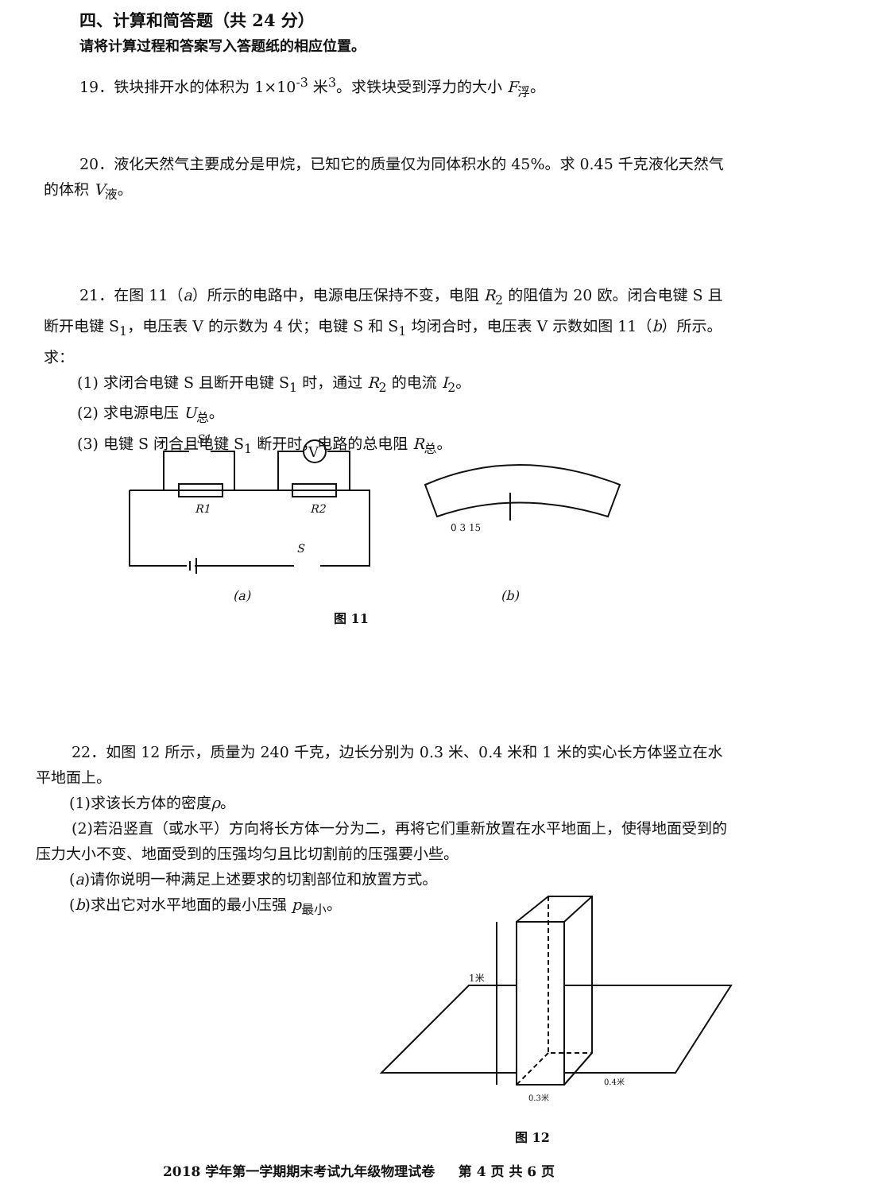四、计算和简答题（共 24 分）
请将计算过程和答案写入答题纸的相应位置。
19．铁块排开水的体积为 1×10<sup>-3</sup> 米<sup>3</sup>。求铁块受到浮力的大小 F<sub>浮</sub>。
20．液化天然气主要成分是甲烷，已知它的质量仅为同体积水的 45%。求 0.45 千克液化天然气的体积 V<sub>液</sub>。
21．在图 11（a）所示的电路中，电源电压保持不变，电阻 R<sub>2</sub> 的阻值为 20 欧。闭合电键 S 且断开电键 S<sub>1</sub>，电压表 V 的示数为 4 伏；电键 S 和 S<sub>1</sub> 均闭合时，电压表 V 示数如图 11（b）所示。求：
(1) 求闭合电键 S 且断开电键 S<sub>1</sub> 时，通过 R<sub>2</sub> 的电流 I<sub>2</sub>。
(2) 求电源电压 U<sub>总</sub>。
(3) 电键 S 闭合且电键 S<sub>1</sub> 断开时，电路的总电阻 R<sub>总</sub>。
V
R1
R2
S1
S
(a)
(b)
0 3 15
图 11
22．如图 12 所示，质量为 240 千克，边长分别为 0.3 米、0.4 米和 1 米的实心长方体竖立在水平地面上。
(1)求该长方体的密度ρ。
(2)若沿竖直（或水平）方向将长方体一分为二，再将它们重新放置在水平地面上，使得地面受到的压力大小不变、地面受到的压强均匀且比切割前的压强要小些。
(a)请你说明一种满足上述要求的切割部位和放置方式。
(b)求出它对水平地面的最小压强 p<sub>最小</sub>。
1米
0.3米
0.4米
图 12
2018 学年第一学期期末考试九年级物理试卷 第 4 页 共 6 页